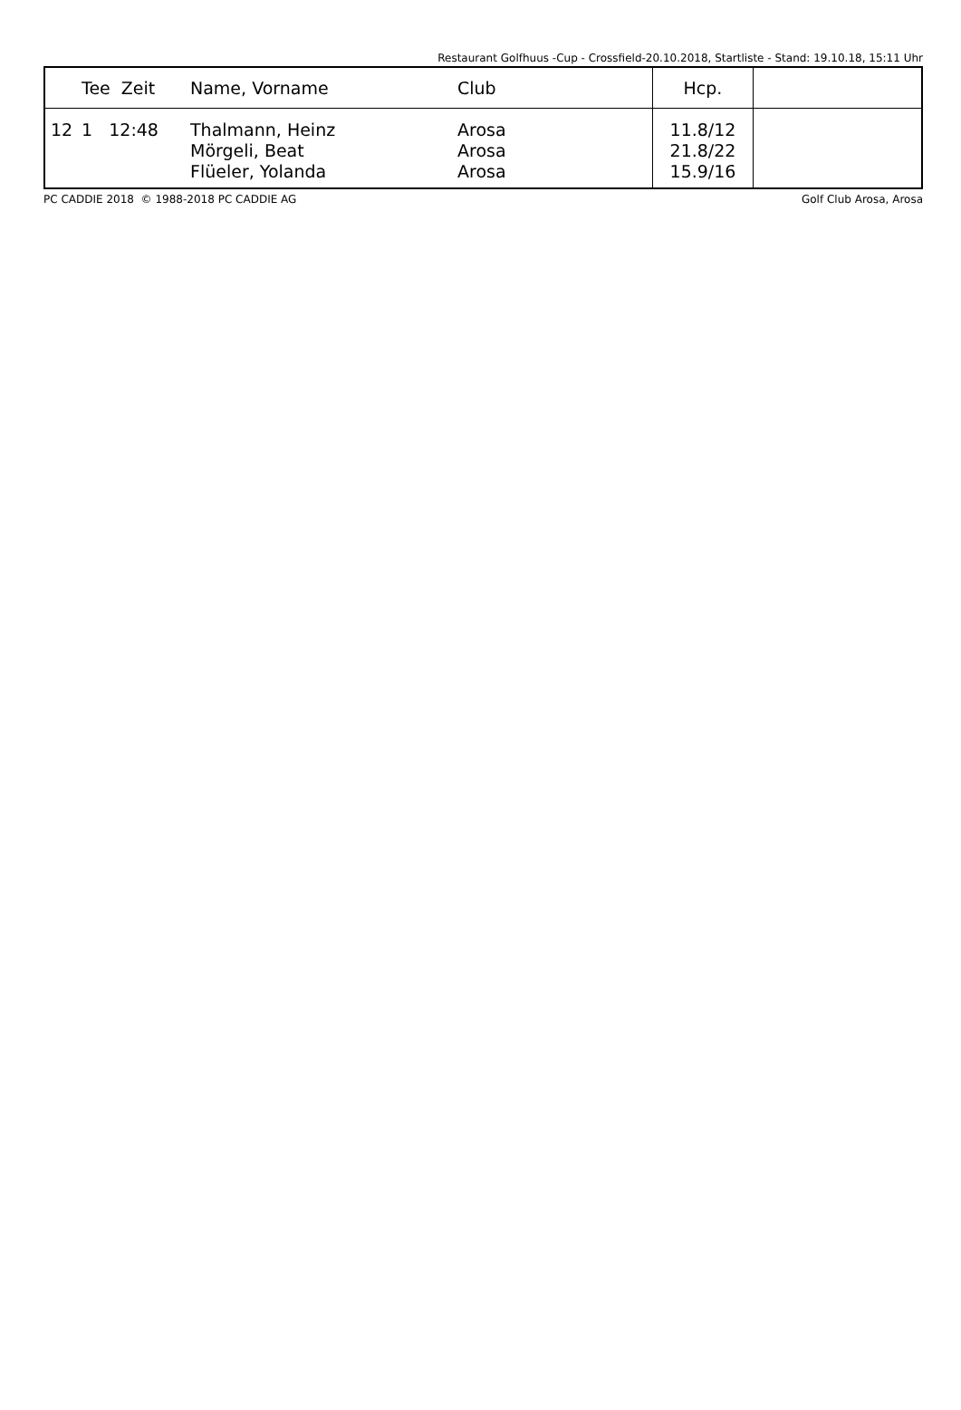Restaurant Golfhuus -Cup - Crossfield-20.10.2018, Startliste - Stand: 19.10.18, 15:11 Uhr
| | Tee Zeit | Name, Vorname | Club | Hcp. | |
| --- | --- | --- | --- | --- | --- |
| 12 | 1 12:48 | Thalmann, Heinz Mörgeli, Beat Flüeler, Yolanda | Arosa Arosa Arosa | 11.8/12 21.8/22 15.9/16 | |
PC CADDIE 2018 © 1988-2018 PC CADDIE AG Golf Club Arosa, Arosa